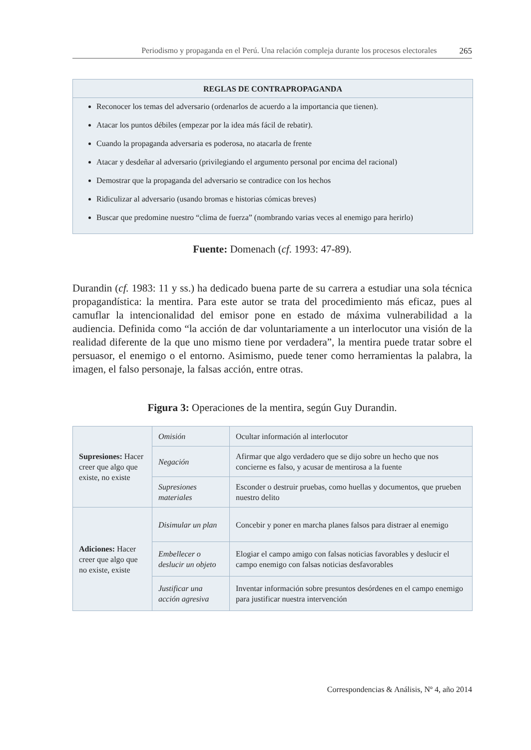Periodismo y propaganda en el Perú. Una relación compleja durante los procesos electorales 265
REGLAS DE CONTRAPROPAGANDA
Reconocer los temas del adversario (ordenarlos de acuerdo a la importancia que tienen).
Atacar los puntos débiles (empezar por la idea más fácil de rebatir).
Cuando la propaganda adversaria es poderosa, no atacarla de frente
Atacar y desdeñar al adversario (privilegiando el argumento personal por encima del racional)
Demostrar que la propaganda del adversario se contradice con los hechos
Ridiculizar al adversario (usando bromas e historias cómicas breves)
Buscar que predomine nuestro “clima de fuerza” (nombrando varias veces al enemigo para herirlo)
Fuente: Domenach (cf. 1993: 47-89).
Durandin (cf. 1983: 11 y ss.) ha dedicado buena parte de su carrera a estudiar una sola técnica propagandística: la mentira. Para este autor se trata del procedimiento más eficaz, pues al camuflar la intencionalidad del emisor pone en estado de máxima vulnerabilidad a la audiencia. Definida como “la acción de dar voluntariamente a un interlocutor una visión de la realidad diferente de la que uno mismo tiene por verdadera”, la mentira puede tratar sobre el persuasor, el enemigo o el entorno. Asimismo, puede tener como herramientas la palabra, la imagen, el falso personaje, la falsas acción, entre otras.
Figura 3: Operaciones de la mentira, según Guy Durandin.
| Supresiones: Hacer creer que algo que existe, no existe | Omisión | Ocultar información al interlocutor |
| | Negación | Afirmar que algo verdadero que se dijo sobre un hecho que nos concierne es falso, y acusar de mentirosa a la fuente |
| | Supresiones materiales | Esconder o destruir pruebas, como huellas y documentos, que prueben nuestro delito |
| Adiciones: Hacer creer que algo que no existe, existe | Disimular un plan | Concebir y poner en marcha planes falsos para distraer al enemigo |
| | Embellecer o deslucir un objeto | Elogiar el campo amigo con falsas noticias favorables y deslucir el campo enemigo con falsas noticias desfavorables |
| | Justificar una acción agresiva | Inventar información sobre presuntos desórdenes en el campo enemigo para justificar nuestra intervención |
Correspondencias & Análisis, Nº 4, año 2014